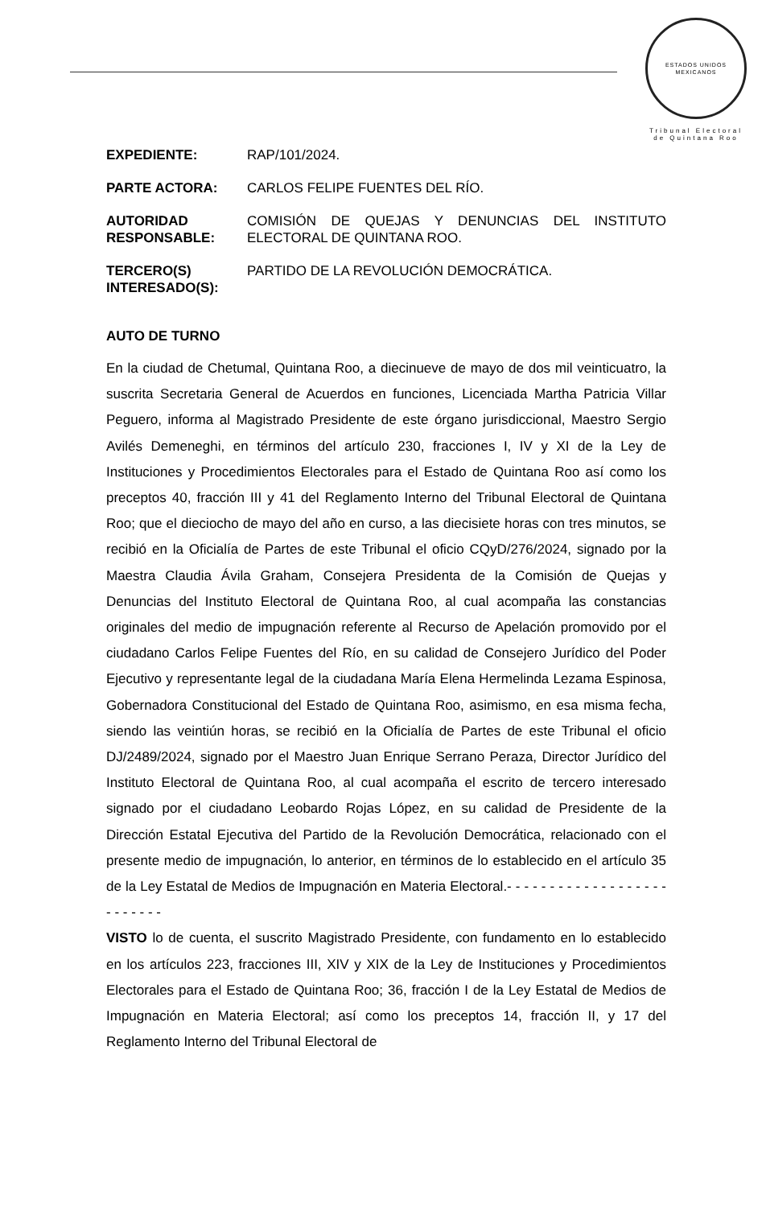ESTADOS UNIDOS MEXICANOS
Tribunal Electoral
de Quintana Roo
| EXPEDIENTE: | RAP/101/2024. |
| PARTE ACTORA: | CARLOS FELIPE FUENTES DEL RÍO. |
| AUTORIDAD RESPONSABLE: | COMISIÓN DE QUEJAS Y DENUNCIAS DEL INSTITUTO ELECTORAL DE QUINTANA ROO. |
| TERCERO(S) INTERESADO(S): | PARTIDO DE LA REVOLUCIÓN DEMOCRÁTICA. |
AUTO DE TURNO
En la ciudad de Chetumal, Quintana Roo, a diecinueve de mayo de dos mil veinticuatro, la suscrita Secretaria General de Acuerdos en funciones, Licenciada Martha Patricia Villar Peguero, informa al Magistrado Presidente de este órgano jurisdiccional, Maestro Sergio Avilés Demeneghi, en términos del artículo 230, fracciones I, IV y XI de la Ley de Instituciones y Procedimientos Electorales para el Estado de Quintana Roo así como los preceptos 40, fracción III y 41 del Reglamento Interno del Tribunal Electoral de Quintana Roo; que el dieciocho de mayo del año en curso, a las diecisiete horas con tres minutos, se recibió en la Oficialía de Partes de este Tribunal el oficio CQyD/276/2024, signado por la Maestra Claudia Ávila Graham, Consejera Presidenta de la Comisión de Quejas y Denuncias del Instituto Electoral de Quintana Roo, al cual acompaña las constancias originales del medio de impugnación referente al Recurso de Apelación promovido por el ciudadano Carlos Felipe Fuentes del Río, en su calidad de Consejero Jurídico del Poder Ejecutivo y representante legal de la ciudadana María Elena Hermelinda Lezama Espinosa, Gobernadora Constitucional del Estado de Quintana Roo, asimismo, en esa misma fecha, siendo las veintiún horas, se recibió en la Oficialía de Partes de este Tribunal el oficio DJ/2489/2024, signado por el Maestro Juan Enrique Serrano Peraza, Director Jurídico del Instituto Electoral de Quintana Roo, al cual acompaña el escrito de tercero interesado signado por el ciudadano Leobardo Rojas López, en su calidad de Presidente de la Dirección Estatal Ejecutiva del Partido de la Revolución Democrática, relacionado con el presente medio de impugnación, lo anterior, en términos de lo establecido en el artículo 35 de la Ley Estatal de Medios de Impugnación en Materia Electoral.- - - - - - - - - - - - - - - - - - - - - - - - - -
VISTO lo de cuenta, el suscrito Magistrado Presidente, con fundamento en lo establecido en los artículos 223, fracciones III, XIV y XIX de la Ley de Instituciones y Procedimientos Electorales para el Estado de Quintana Roo; 36, fracción I de la Ley Estatal de Medios de Impugnación en Materia Electoral; así como los preceptos 14, fracción II, y 17 del Reglamento Interno del Tribunal Electoral de